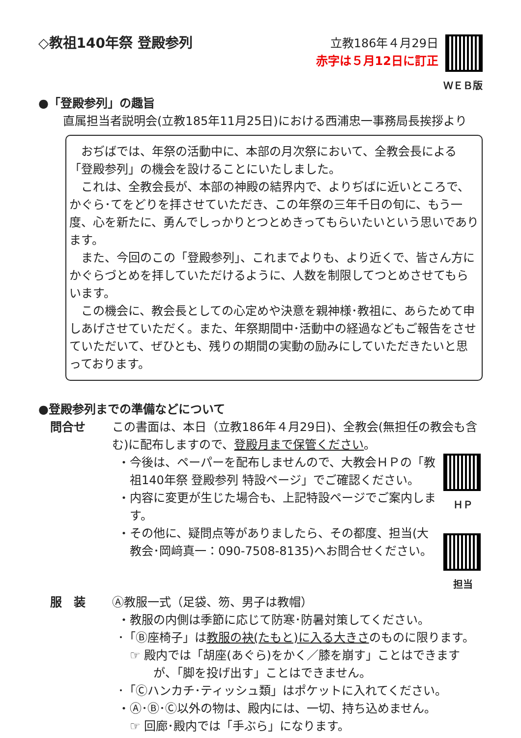◇教祖140年祭 登殿参列
立教186年４月29日
赤字は５月12日に訂正
ＷＥＢ版
●「登殿参列」の趣旨
直属担当者説明会(立教185年11月25日)における西浦忠一事務局長挨拶より
おぢばでは、年祭の活動中に、本部の月次祭において、全教会長による「登殿参列」の機会を設けることにいたしました。
これは、全教会長が、本部の神殿の結界内で、よりぢばに近いところで、かぐら･てをどりを拝させていただき、この年祭の三年千日の旬に、もう一度、心を新たに、勇んでしっかりとつとめきってもらいたいという思いであります。
また、今回のこの「登殿参列」、これまでよりも、より近くで、皆さん方にかぐらづとめを拝していただけるように、人数を制限してつとめさせてもらいます。
この機会に、教会長としての心定めや決意を親神様･教祖に、あらためて申しあげさせていただく。また、年祭期間中･活動中の経過などもご報告をさせていただいて、ぜひとも、残りの期間の実動の励みにしていただきたいと思っております。
●登殿参列までの準備などについて
問合せ この書面は、本日（立教186年４月29日)、全教会(無担任の教会も含む)に配布しますので、登殿月まで保管ください。
・今後は、ペーパーを配布しませんので、大教会ＨＰの「教祖140年祭 登殿参列 特設ページ」でご確認ください。
・内容に変更が生じた場合も、上記特設ページでご案内します。
・その他に、疑問点等がありましたら、その都度、担当(大教会･岡﨑真一：090-7508-8135)へお問合せください。
ＨＰ
担当
服　装 Ⓐ教服一式（足袋、笏、男子は教帽）
・教服の内側は季節に応じて防寒･防暑対策してください。
･「Ⓑ座椅子」は教服の袂(たもと)に入る大きさのものに限ります。
☞ 殿内では「胡座(あぐら)をかく／膝を崩す」ことはできますが、「脚を投げ出す」ことはできません。
･「Ⓒハンカチ･ティッシュ類」はポケットに入れてください。
・Ⓐ･Ⓑ･Ⓒ以外の物は、殿内には、一切、持ち込めません。
☞ 回廊･殿内では「手ぶら」になります。